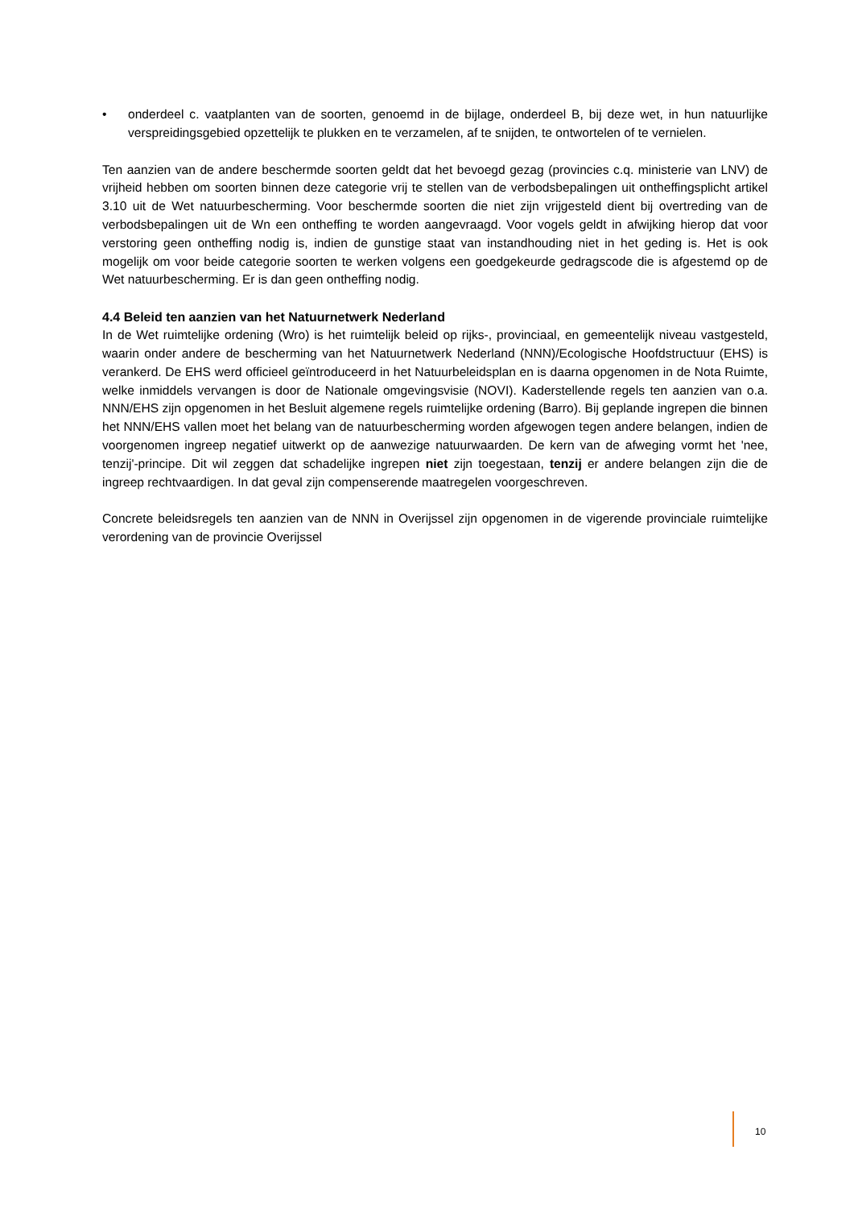• onderdeel c. vaatplanten van de soorten, genoemd in de bijlage, onderdeel B, bij deze wet, in hun natuurlijke verspreidingsgebied opzettelijk te plukken en te verzamelen, af te snijden, te ontwortelen of te vernielen.
Ten aanzien van de andere beschermde soorten geldt dat het bevoegd gezag (provincies c.q. ministerie van LNV) de vrijheid hebben om soorten binnen deze categorie vrij te stellen van de verbodsbepalingen uit ontheffingsplicht artikel 3.10 uit de Wet natuurbescherming. Voor beschermde soorten die niet zijn vrijgesteld dient bij overtreding van de verbodsbepalingen uit de Wn een ontheffing te worden aangevraagd. Voor vogels geldt in afwijking hierop dat voor verstoring geen ontheffing nodig is, indien de gunstige staat van instandhouding niet in het geding is. Het is ook mogelijk om voor beide categorie soorten te werken volgens een goedgekeurde gedragscode die is afgestemd op de Wet natuurbescherming. Er is dan geen ontheffing nodig.
4.4 Beleid ten aanzien van het Natuurnetwerk Nederland
In de Wet ruimtelijke ordening (Wro) is het ruimtelijk beleid op rijks-, provinciaal, en gemeentelijk niveau vastgesteld, waarin onder andere de bescherming van het Natuurnetwerk Nederland (NNN)/Ecologische Hoofdstructuur (EHS) is verankerd. De EHS werd officieel geïntroduceerd in het Natuurbeleidsplan en is daarna opgenomen in de Nota Ruimte, welke inmiddels vervangen is door de Nationale omgevingsvisie (NOVI). Kaderstellende regels ten aanzien van o.a. NNN/EHS zijn opgenomen in het Besluit algemene regels ruimtelijke ordening (Barro). Bij geplande ingrepen die binnen het NNN/EHS vallen moet het belang van de natuurbescherming worden afgewogen tegen andere belangen, indien de voorgenomen ingreep negatief uitwerkt op de aanwezige natuurwaarden. De kern van de afweging vormt het 'nee, tenzij'-principe. Dit wil zeggen dat schadelijke ingrepen niet zijn toegestaan, tenzij er andere belangen zijn die de ingreep rechtvaardigen. In dat geval zijn compenserende maatregelen voorgeschreven.
Concrete beleidsregels ten aanzien van de NNN in Overijssel zijn opgenomen in de vigerende provinciale ruimtelijke verordening van de provincie Overijssel
10